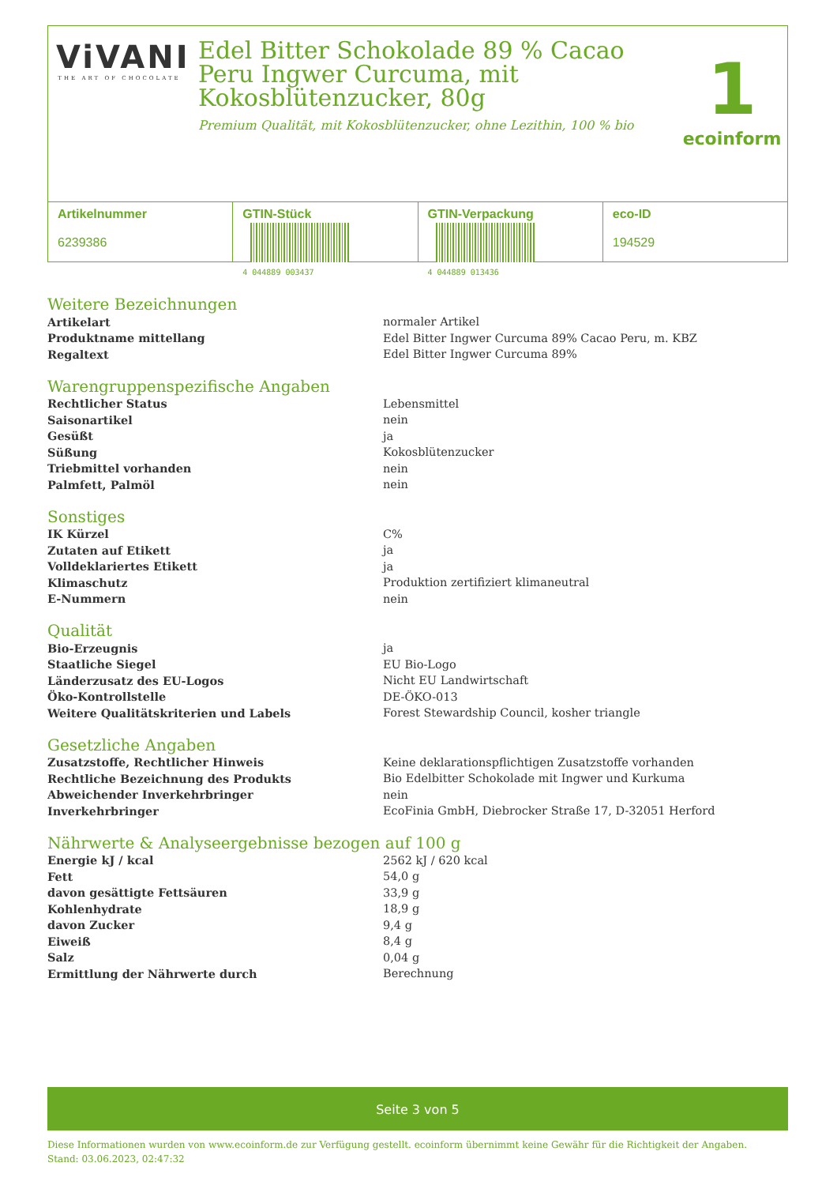ViVANI
THE ART OF CHOCOLATE
Edel Bitter Schokolade 89 % Cacao Peru Ingwer Curcuma, mit Kokosblütenzucker, 80g
Premium Qualität, mit Kokosblütenzucker, ohne Lezithin, 100 % bio
1
ecoinform
Artikelnummer
6239386
GTIN-Stück
4 044889 003437
GTIN-Verpackung
4 044889 013436
eco-ID
194529
Weitere Bezeichnungen
| Artikelart | normaler Artikel |
| Produktname mittellang | Edel Bitter Ingwer Curcuma 89% Cacao Peru, m. KBZ |
| Regaltext | Edel Bitter Ingwer Curcuma 89% |
Warengruppenspezifische Angaben
| Rechtlicher Status | Lebensmittel |
| Saisonartikel | nein |
| Gesüßt | ja |
| Süßung | Kokosblütenzucker |
| Triebmittel vorhanden | nein |
| Palmfett, Palmöl | nein |
Sonstiges
| IK Kürzel | C% |
| Zutaten auf Etikett | ja |
| Volldeklariertes Etikett | ja |
| Klimaschutz | Produktion zertifiziert klimaneutral |
| E-Nummern | nein |
Qualität
| Bio-Erzeugnis | ja |
| Staatliche Siegel | EU Bio-Logo |
| Länderzusatz des EU-Logos | Nicht EU Landwirtschaft |
| Öko-Kontrollstelle | DE-ÖKO-013 |
| Weitere Qualitätskriterien und Labels | Forest Stewardship Council, kosher triangle |
Gesetzliche Angaben
| Zusatzstoffe, Rechtlicher Hinweis | Keine deklarationspflichtigen Zusatzstoffe vorhanden |
| Rechtliche Bezeichnung des Produkts | Bio Edelbitter Schokolade mit Ingwer und Kurkuma |
| Abweichender Inverkehrbringer | nein |
| Inverkehrbringer | EcoFinia GmbH, Diebrocker Straße 17, D-32051 Herford |
Nährwerte & Analyseergebnisse bezogen auf 100 g
| Energie kJ / kcal | 2562 kJ / 620 kcal |
| Fett | 54,0 g |
| davon gesättigte Fettsäuren | 33,9 g |
| Kohlenhydrate | 18,9 g |
| davon Zucker | 9,4 g |
| Eiweiß | 8,4 g |
| Salz | 0,04 g |
| Ermittlung der Nährwerte durch | Berechnung |
Seite 3 von 5
Diese Informationen wurden von www.ecoinform.de zur Verfügung gestellt. ecoinform übernimmt keine Gewähr für die Richtigkeit der Angaben.
Stand: 03.06.2023, 02:47:32